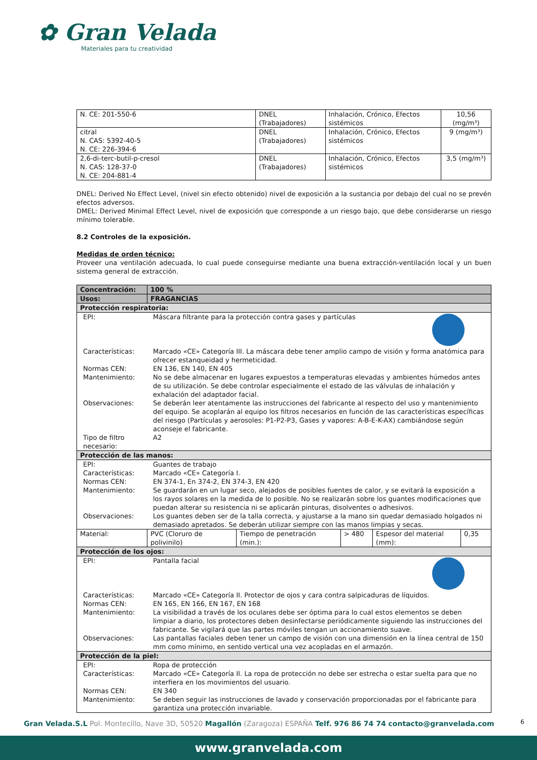✿ Gran Velada
Materiales para tu creatividad
| N. CE: 201-550-6 | DNEL (Trabajadores) | Inhalación, Crónico, Efectos sistémicos | 10,56 (mg/m³) |
| citral N. CAS: 5392-40-5 N. CE: 226-394-6 | DNEL (Trabajadores) | Inhalación, Crónico, Efectos sistémicos | 9 (mg/m³) |
| 2,6-di-terc-butil-p-cresol N. CAS: 128-37-0 N. CE: 204-881-4 | DNEL (Trabajadores) | Inhalación, Crónico, Efectos sistémicos | 3,5 (mg/m³) |
DNEL: Derived No Effect Level, (nivel sin efecto obtenido) nivel de exposición a la sustancia por debajo del cual no se prevén efectos adversos.
DMEL: Derived Minimal Effect Level, nivel de exposición que corresponde a un riesgo bajo, que debe considerarse un riesgo mínimo tolerable.
8.2 Controles de la exposición.
Medidas de orden técnico:
Proveer una ventilación adecuada, lo cual puede conseguirse mediante una buena extracción-ventilación local y un buen sistema general de extracción.
| Concentración: | 100 % | | | | |
| Usos: | FRAGANCIAS | | | | |
| Protección respiratoria: | | | | | |
| / EPI: / Máscara filtrante para la protección contra gases y partículas / / Características: / Marcado «CE» Categoría III. La máscara debe tener amplio campo de visión y forma anatómica para ofrecer estanqueidad y hermeticidad. / / Normas CEN: / EN 136, EN 140, EN 405 / / Mantenimiento: / No se debe almacenar en lugares expuestos a temperaturas elevadas y ambientes húmedos antes de su utilización. Se debe controlar especialmente el estado de las válvulas de inhalación y exhalación del adaptador facial. / / Observaciones: / Se deberán leer atentamente las instrucciones del fabricante al respecto del uso y mantenimiento del equipo. Se acoplarán al equipo los filtros necesarios en función de las características específicas del riesgo (Partículas y aerosoles: P1-P2-P3, Gases y vapores: A-B-E-K-AX) cambiándose según aconseje el fabricante. / / Tipo de filtro necesario: / A2 / | | | | | |
| Protección de las manos: | | | | | |
| / EPI: / Guantes de trabajo / / Características: / Marcado «CE» Categoría I. / / Normas CEN: / EN 374-1, En 374-2, EN 374-3, EN 420 / / Mantenimiento: / Se guardarán en un lugar seco, alejados de posibles fuentes de calor, y se evitará la exposición a los rayos solares en la medida de lo posible. No se realizarán sobre los guantes modificaciones que puedan alterar su resistencia ni se aplicarán pinturas, disolventes o adhesivos. / / Observaciones: / Los guantes deben ser de la talla correcta, y ajustarse a la mano sin quedar demasiado holgados ni demasiado apretados. Se deberán utilizar siempre con las manos limpias y secas. / | | | | | |
| Material: | PVC (Cloruro de polivinilo) | Tiempo de penetración (min.): | > 480 | Espesor del material (mm): | 0,35 |
| Protección de los ojos: | | | | | |
| / EPI: / Pantalla facial / / Características: / Marcado «CE» Categoría II. Protector de ojos y cara contra salpicaduras de líquidos. / / Normas CEN: / EN 165, EN 166, EN 167, EN 168 / / Mantenimiento: / La visibilidad a través de los oculares debe ser óptima para lo cual estos elementos se deben limpiar a diario, los protectores deben desinfectarse periódicamente siguiendo las instrucciones del fabricante. Se vigilará que las partes móviles tengan un accionamiento suave. / / Observaciones: / Las pantallas faciales deben tener un campo de visión con una dimensión en la línea central de 150 mm como mínimo, en sentido vertical una vez acopladas en el armazón. / | | | | | |
| Protección de la piel: | | | | | |
| / EPI: / Ropa de protección / / Características: / Marcado «CE» Categoría II. La ropa de protección no debe ser estrecha o estar suelta para que no interfiera en los movimientos del usuario. / / Normas CEN: / EN 340 / / Mantenimiento: / Se deben seguir las instrucciones de lavado y conservación proporcionadas por el fabricante para garantiza una protección invariable. / | | | | | |
6
Gran Velada.S.L Pol. Montecillo, Nave 3D, 50520 Magallón (Zaragoza) ESPAÑA Telf. 976 86 74 74 contacto@granvelada.com
www.granvelada.com